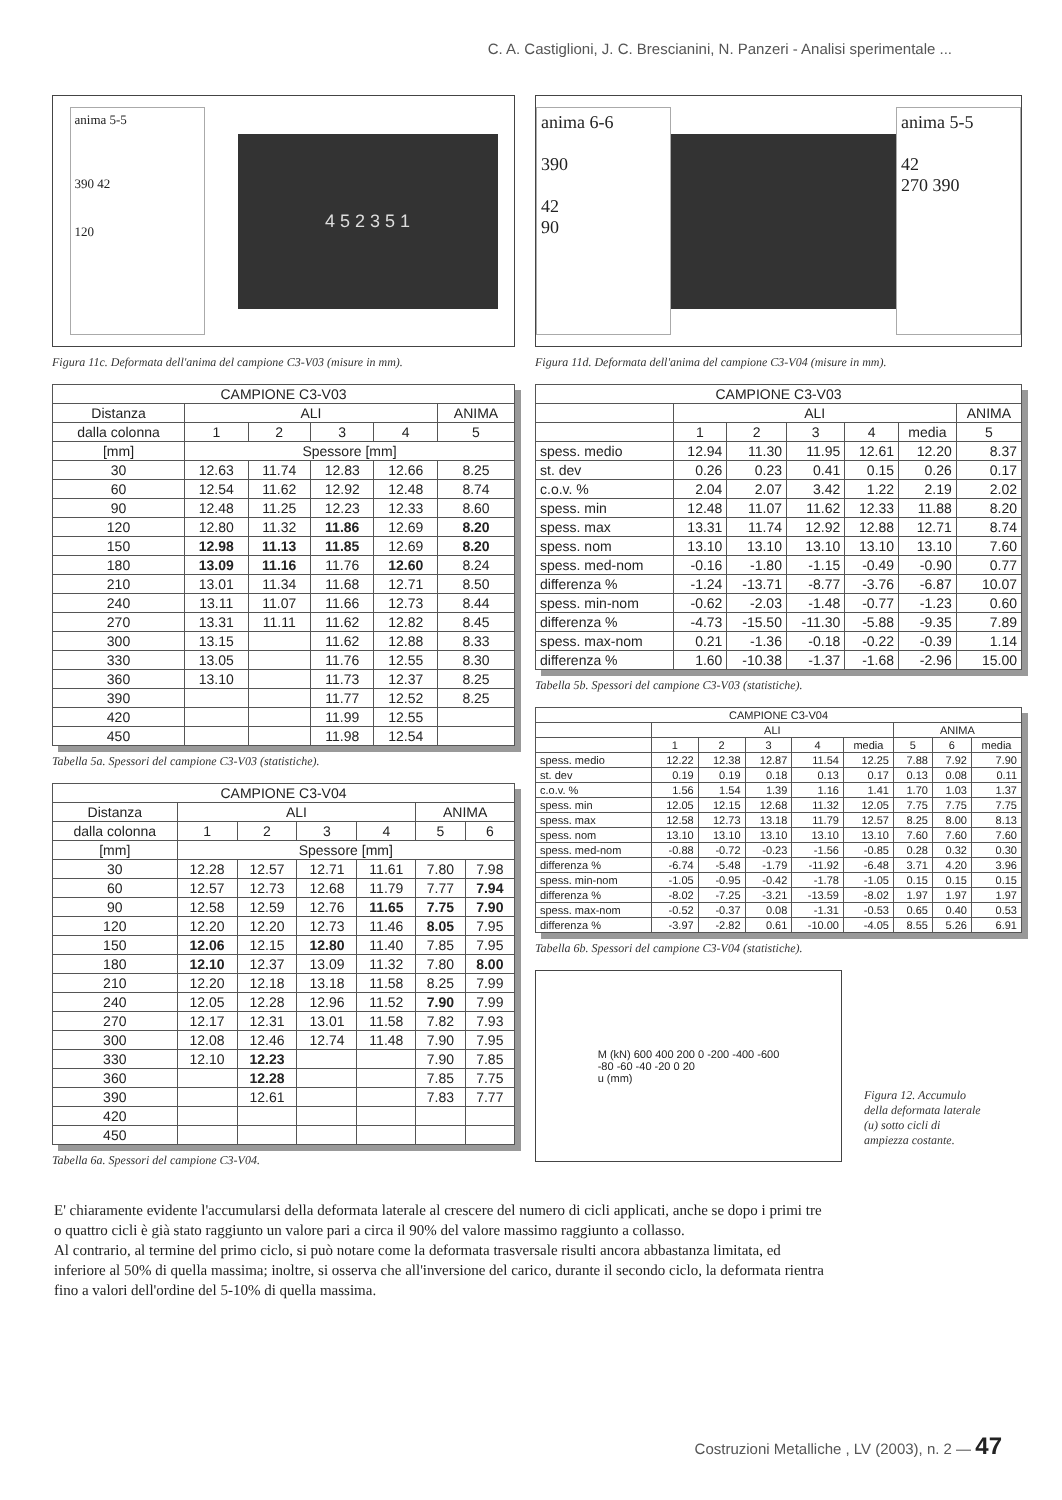C. A. Castiglioni, J. C. Brescianini, N. Panzeri - Analisi sperimentale ...
anima 5-5
390 42
120
4 5 2 3 5 1
Figura 11c. Deformata dell'anima del campione C3-V03 (misure in mm).
| CAMPIONE C3-V03 | | | | | |
| --- | --- | --- | --- | --- | --- |
| Distanza | ALI | | | | ANIMA |
| dalla colonna | 1 | 2 | 3 | 4 | 5 |
| [mm] | Spessore [mm] | | | | |
| 30 | 12.63 | 11.74 | 12.83 | 12.66 | 8.25 |
| 60 | 12.54 | 11.62 | 12.92 | 12.48 | 8.74 |
| 90 | 12.48 | 11.25 | 12.23 | 12.33 | 8.60 |
| 120 | 12.80 | 11.32 | 11.86 | 12.69 | 8.20 |
| 150 | 12.98 | 11.13 | 11.85 | 12.69 | 8.20 |
| 180 | 13.09 | 11.16 | 11.76 | 12.60 | 8.24 |
| 210 | 13.01 | 11.34 | 11.68 | 12.71 | 8.50 |
| 240 | 13.11 | 11.07 | 11.66 | 12.73 | 8.44 |
| 270 | 13.31 | 11.11 | 11.62 | 12.82 | 8.45 |
| 300 | 13.15 | | 11.62 | 12.88 | 8.33 |
| 330 | 13.05 | | 11.76 | 12.55 | 8.30 |
| 360 | 13.10 | | 11.73 | 12.37 | 8.25 |
| 390 | | | 11.77 | 12.52 | 8.25 |
| 420 | | | 11.99 | 12.55 | |
| 450 | | | 11.98 | 12.54 | |
Tabella 5a. Spessori del campione C3-V03 (statistiche).
| CAMPIONE C3-V04 | | | | | | |
| --- | --- | --- | --- | --- | --- | --- |
| Distanza | ALI | | | | ANIMA | |
| dalla colonna | 1 | 2 | 3 | 4 | 5 | 6 |
| [mm] | Spessore [mm] | | | | | |
| 30 | 12.28 | 12.57 | 12.71 | 11.61 | 7.80 | 7.98 |
| 60 | 12.57 | 12.73 | 12.68 | 11.79 | 7.77 | 7.94 |
| 90 | 12.58 | 12.59 | 12.76 | 11.65 | 7.75 | 7.90 |
| 120 | 12.20 | 12.20 | 12.73 | 11.46 | 8.05 | 7.95 |
| 150 | 12.06 | 12.15 | 12.80 | 11.40 | 7.85 | 7.95 |
| 180 | 12.10 | 12.37 | 13.09 | 11.32 | 7.80 | 8.00 |
| 210 | 12.20 | 12.18 | 13.18 | 11.58 | 8.25 | 7.99 |
| 240 | 12.05 | 12.28 | 12.96 | 11.52 | 7.90 | 7.99 |
| 270 | 12.17 | 12.31 | 13.01 | 11.58 | 7.82 | 7.93 |
| 300 | 12.08 | 12.46 | 12.74 | 11.48 | 7.90 | 7.95 |
| 330 | 12.10 | 12.23 | | | 7.90 | 7.85 |
| 360 | | 12.28 | | | 7.85 | 7.75 |
| 390 | | 12.61 | | | 7.83 | 7.77 |
| 420 | | | | | | |
| 450 | | | | | | |
Tabella 6a. Spessori del campione C3-V04.
anima 6-6
390
42
90
anima 5-5
42
270 390
Figura 11d. Deformata dell'anima del campione C3-V04 (misure in mm).
| CAMPIONE C3-V03 | | | | | | |
| --- | --- | --- | --- | --- | --- | --- |
| | ALI | | | | | ANIMA |
| | 1 | 2 | 3 | 4 | media | 5 |
| spess. medio | 12.94 | 11.30 | 11.95 | 12.61 | 12.20 | 8.37 |
| st. dev | 0.26 | 0.23 | 0.41 | 0.15 | 0.26 | 0.17 |
| c.o.v. % | 2.04 | 2.07 | 3.42 | 1.22 | 2.19 | 2.02 |
| spess. min | 12.48 | 11.07 | 11.62 | 12.33 | 11.88 | 8.20 |
| spess. max | 13.31 | 11.74 | 12.92 | 12.88 | 12.71 | 8.74 |
| spess. nom | 13.10 | 13.10 | 13.10 | 13.10 | 13.10 | 7.60 |
| spess. med-nom | -0.16 | -1.80 | -1.15 | -0.49 | -0.90 | 0.77 |
| differenza % | -1.24 | -13.71 | -8.77 | -3.76 | -6.87 | 10.07 |
| spess. min-nom | -0.62 | -2.03 | -1.48 | -0.77 | -1.23 | 0.60 |
| differenza % | -4.73 | -15.50 | -11.30 | -5.88 | -9.35 | 7.89 |
| spess. max-nom | 0.21 | -1.36 | -0.18 | -0.22 | -0.39 | 1.14 |
| differenza % | 1.60 | -10.38 | -1.37 | -1.68 | -2.96 | 15.00 |
Tabella 5b. Spessori del campione C3-V03 (statistiche).
| CAMPIONE C3-V04 | | | | | | | | |
| --- | --- | --- | --- | --- | --- | --- | --- | --- |
| | ALI | | | | | ANIMA | | |
| | 1 | 2 | 3 | 4 | media | 5 | 6 | media |
| spess. medio | 12.22 | 12.38 | 12.87 | 11.54 | 12.25 | 7.88 | 7.92 | 7.90 |
| st. dev | 0.19 | 0.19 | 0.18 | 0.13 | 0.17 | 0.13 | 0.08 | 0.11 |
| c.o.v. % | 1.56 | 1.54 | 1.39 | 1.16 | 1.41 | 1.70 | 1.03 | 1.37 |
| spess. min | 12.05 | 12.15 | 12.68 | 11.32 | 12.05 | 7.75 | 7.75 | 7.75 |
| spess. max | 12.58 | 12.73 | 13.18 | 11.79 | 12.57 | 8.25 | 8.00 | 8.13 |
| spess. nom | 13.10 | 13.10 | 13.10 | 13.10 | 13.10 | 7.60 | 7.60 | 7.60 |
| spess. med-nom | -0.88 | -0.72 | -0.23 | -1.56 | -0.85 | 0.28 | 0.32 | 0.30 |
| differenza % | -6.74 | -5.48 | -1.79 | -11.92 | -6.48 | 3.71 | 4.20 | 3.96 |
| spess. min-nom | -1.05 | -0.95 | -0.42 | -1.78 | -1.05 | 0.15 | 0.15 | 0.15 |
| differenza % | -8.02 | -7.25 | -3.21 | -13.59 | -8.02 | 1.97 | 1.97 | 1.97 |
| spess. max-nom | -0.52 | -0.37 | 0.08 | -1.31 | -0.53 | 0.65 | 0.40 | 0.53 |
| differenza % | -3.97 | -2.82 | 0.61 | -10.00 | -4.05 | 8.55 | 5.26 | 6.91 |
Tabella 6b. Spessori del campione C3-V04 (statistiche).
M (kN) 600 400 200 0 -200 -400 -600
-80 -60 -40 -20 0 20
u (mm)
Figura 12. Accumulo della deformata laterale (u) sotto cicli di ampiezza costante.
E' chiaramente evidente l'accumularsi della deformata laterale al crescere del numero di cicli applicati, anche se dopo i primi tre o quattro cicli è già stato raggiunto un valore pari a circa il 90% del valore massimo raggiunto a collasso.
Al contrario, al termine del primo ciclo, si può notare come la deformata trasversale risulti ancora abbastanza limitata, ed inferiore al 50% di quella massima; inoltre, si osserva che all'inversione del carico, durante il secondo ciclo, la deformata rientra fino a valori dell'ordine del 5-10% di quella massima.
Costruzioni Metalliche , LV (2003), n. 2 — 47